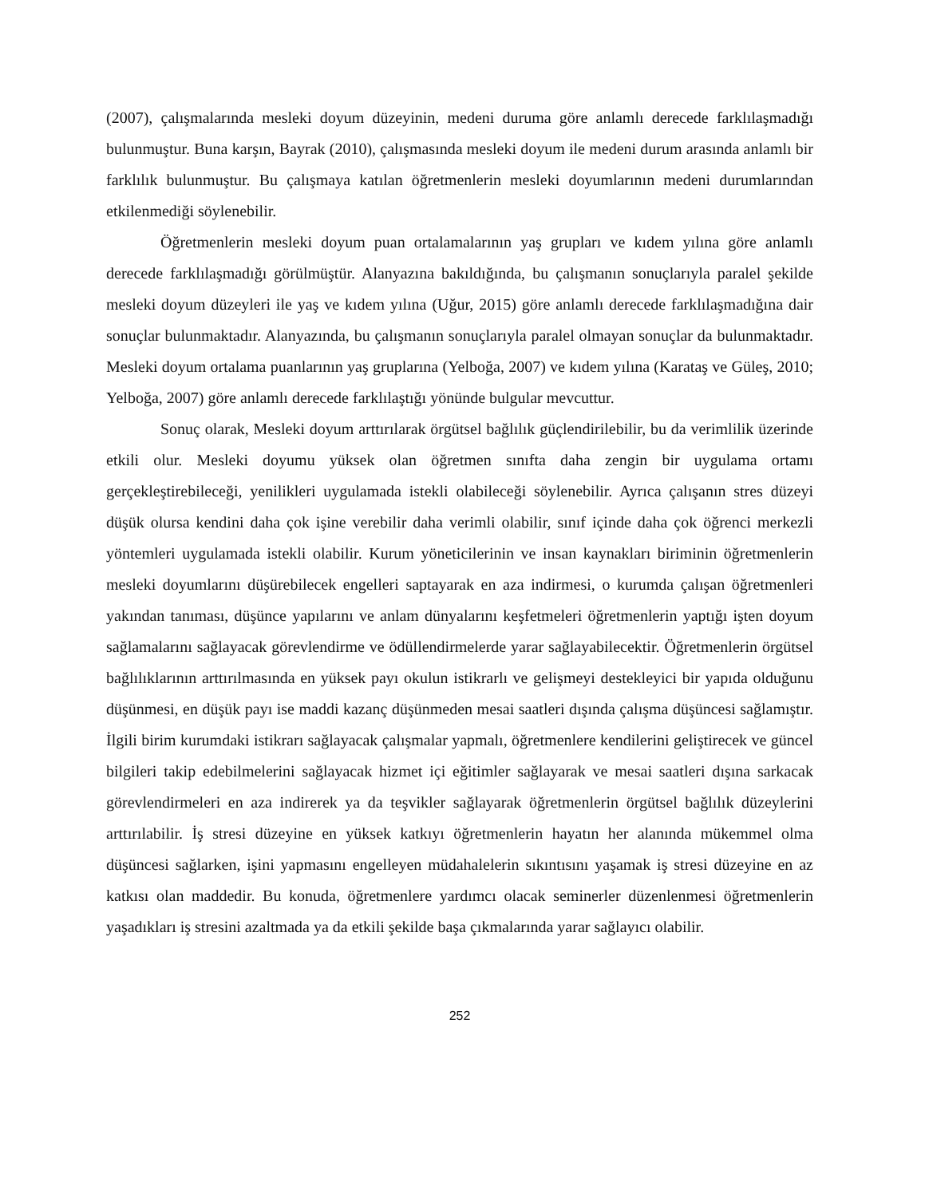(2007), çalışmalarında mesleki doyum düzeyinin, medeni duruma göre anlamlı derecede farklılaşmadığı bulunmuştur. Buna karşın, Bayrak (2010), çalışmasında mesleki doyum ile medeni durum arasında anlamlı bir farklılık bulunmuştur. Bu çalışmaya katılan öğretmenlerin mesleki doyumlarının medeni durumlarından etkilenmediği söylenebilir.
Öğretmenlerin mesleki doyum puan ortalamalarının yaş grupları ve kıdem yılına göre anlamlı derecede farklılaşmadığı görülmüştür. Alanyazına bakıldığında, bu çalışmanın sonuçlarıyla paralel şekilde mesleki doyum düzeyleri ile yaş ve kıdem yılına (Uğur, 2015) göre anlamlı derecede farklılaşmadığına dair sonuçlar bulunmaktadır. Alanyazında, bu çalışmanın sonuçlarıyla paralel olmayan sonuçlar da bulunmaktadır. Mesleki doyum ortalama puanlarının yaş gruplarına (Yelboğa, 2007) ve kıdem yılına (Karataş ve Güleş, 2010; Yelboğa, 2007) göre anlamlı derecede farklılaştığı yönünde bulgular mevcuttur.
Sonuç olarak, Mesleki doyum arttırılarak örgütsel bağlılık güçlendirilebilir, bu da verimlilik üzerinde etkili olur. Mesleki doyumu yüksek olan öğretmen sınıfta daha zengin bir uygulama ortamı gerçekleştirebileceği, yenilikleri uygulamada istekli olabileceği söylenebilir. Ayrıca çalışanın stres düzeyi düşük olursa kendini daha çok işine verebilir daha verimli olabilir, sınıf içinde daha çok öğrenci merkezli yöntemleri uygulamada istekli olabilir. Kurum yöneticilerinin ve insan kaynakları biriminin öğretmenlerin mesleki doyumlarını düşürebilecek engelleri saptayarak en aza indirmesi, o kurumda çalışan öğretmenleri yakından tanıması, düşünce yapılarını ve anlam dünyalarını keşfetmeleri öğretmenlerin yaptığı işten doyum sağlamalarını sağlayacak görevlendirme ve ödüllendirmelerde yarar sağlayabilecektir. Öğretmenlerin örgütsel bağlılıklarının arttırılmasında en yüksek payı okulun istikrarlı ve gelişmeyi destekleyici bir yapıda olduğunu düşünmesi, en düşük payı ise maddi kazanç düşünmeden mesai saatleri dışında çalışma düşüncesi sağlamıştır. İlgili birim kurumdaki istikrarı sağlayacak çalışmalar yapmalı, öğretmenlere kendilerini geliştirecek ve güncel bilgileri takip edebilmelerini sağlayacak hizmet içi eğitimler sağlayarak ve mesai saatleri dışına sarkacak görevlendirmeleri en aza indirerek ya da teşvikler sağlayarak öğretmenlerin örgütsel bağlılık düzeylerini arttırılabilir. İş stresi düzeyine en yüksek katkıyı öğretmenlerin hayatın her alanında mükemmel olma düşüncesi sağlarken, işini yapmasını engelleyen müdahalelerin sıkıntısını yaşamak iş stresi düzeyine en az katkısı olan maddedir. Bu konuda, öğretmenlere yardımcı olacak seminerler düzenlenmesi öğretmenlerin yaşadıkları iş stresini azaltmada ya da etkili şekilde başa çıkmalarında yarar sağlayıcı olabilir.
252